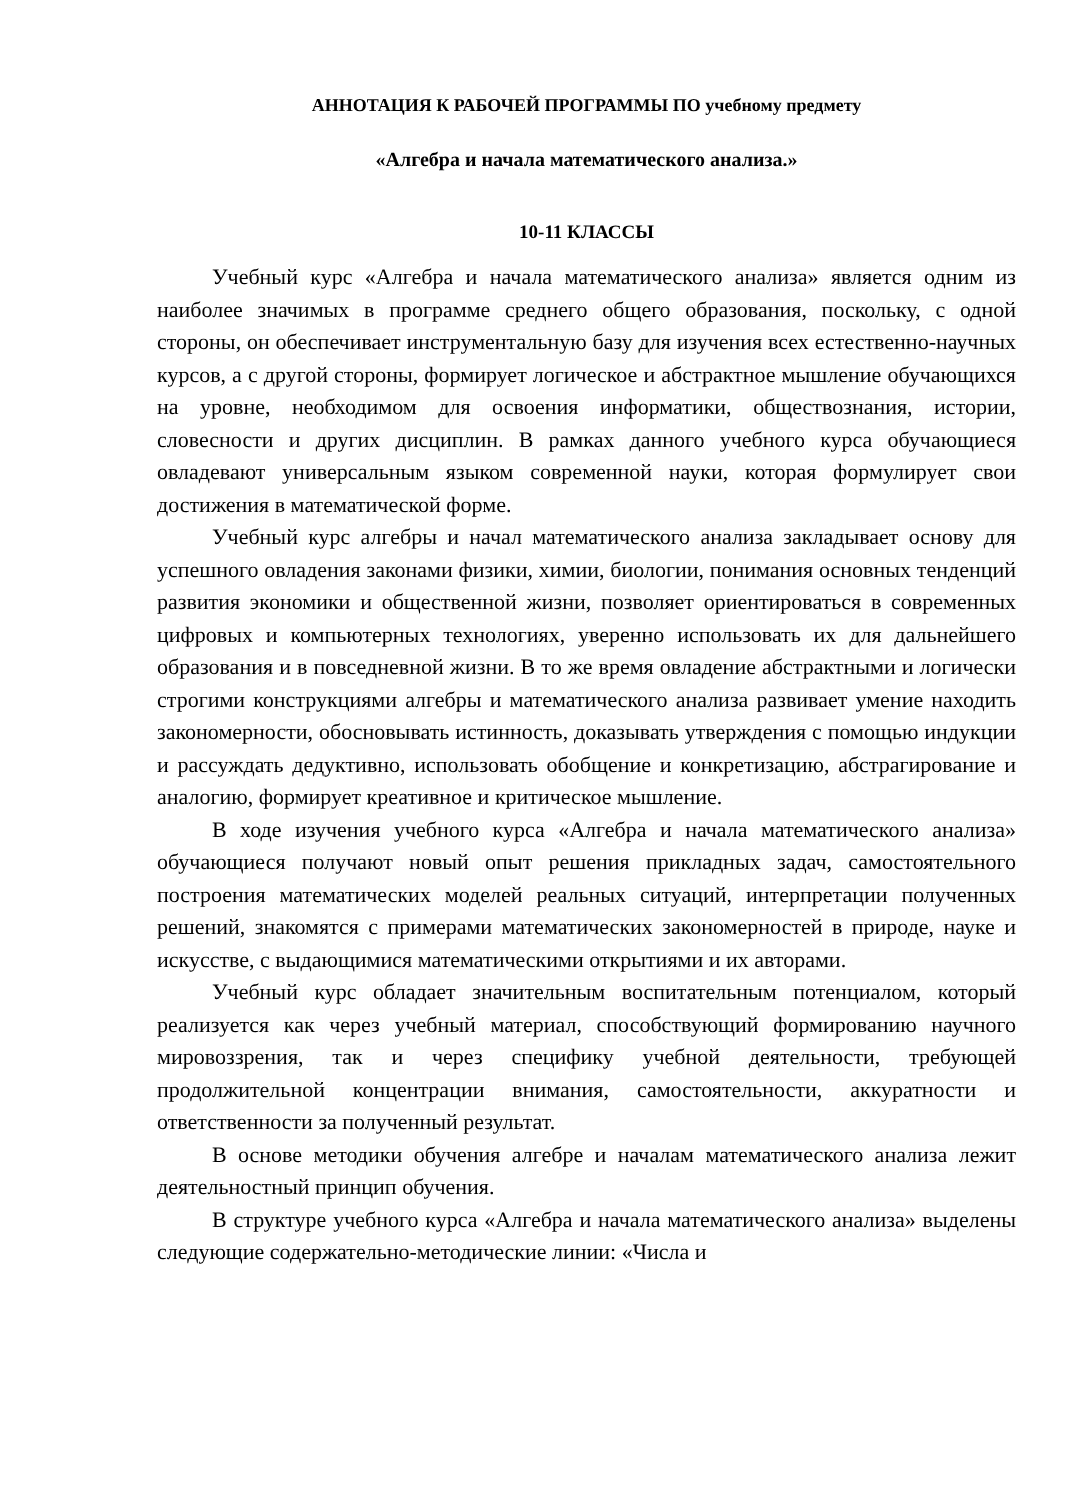АННОТАЦИЯ К РАБОЧЕЙ ПРОГРАММЫ ПО учебному предмету
«Алгебра и начала математического анализа.»
10-11 КЛАССЫ
Учебный курс «Алгебра и начала математического анализа» является одним из наиболее значимых в программе среднего общего образования, поскольку, с одной стороны, он обеспечивает инструментальную базу для изучения всех естественно-научных курсов, а с другой стороны, формирует логическое и абстрактное мышление обучающихся на уровне, необходимом для освоения информатики, обществознания, истории, словесности и других дисциплин. В рамках данного учебного курса обучающиеся овладевают универсальным языком современной науки, которая формулирует свои достижения в математической форме.
Учебный курс алгебры и начал математического анализа закладывает основу для успешного овладения законами физики, химии, биологии, понимания основных тенденций развития экономики и общественной жизни, позволяет ориентироваться в современных цифровых и компьютерных технологиях, уверенно использовать их для дальнейшего образования и в повседневной жизни. В то же время овладение абстрактными и логически строгими конструкциями алгебры и математического анализа развивает умение находить закономерности, обосновывать истинность, доказывать утверждения с помощью индукции и рассуждать дедуктивно, использовать обобщение и конкретизацию, абстрагирование и аналогию, формирует креативное и критическое мышление.
В ходе изучения учебного курса «Алгебра и начала математического анализа» обучающиеся получают новый опыт решения прикладных задач, самостоятельного построения математических моделей реальных ситуаций, интерпретации полученных решений, знакомятся с примерами математических закономерностей в природе, науке и искусстве, с выдающимися математическими открытиями и их авторами.
Учебный курс обладает значительным воспитательным потенциалом, который реализуется как через учебный материал, способствующий формированию научного мировоззрения, так и через специфику учебной деятельности, требующей продолжительной концентрации внимания, самостоятельности, аккуратности и ответственности за полученный результат.
В основе методики обучения алгебре и началам математического анализа лежит деятельностный принцип обучения.
В структуре учебного курса «Алгебра и начала математического анализа» выделены следующие содержательно-методические линии: «Числа и